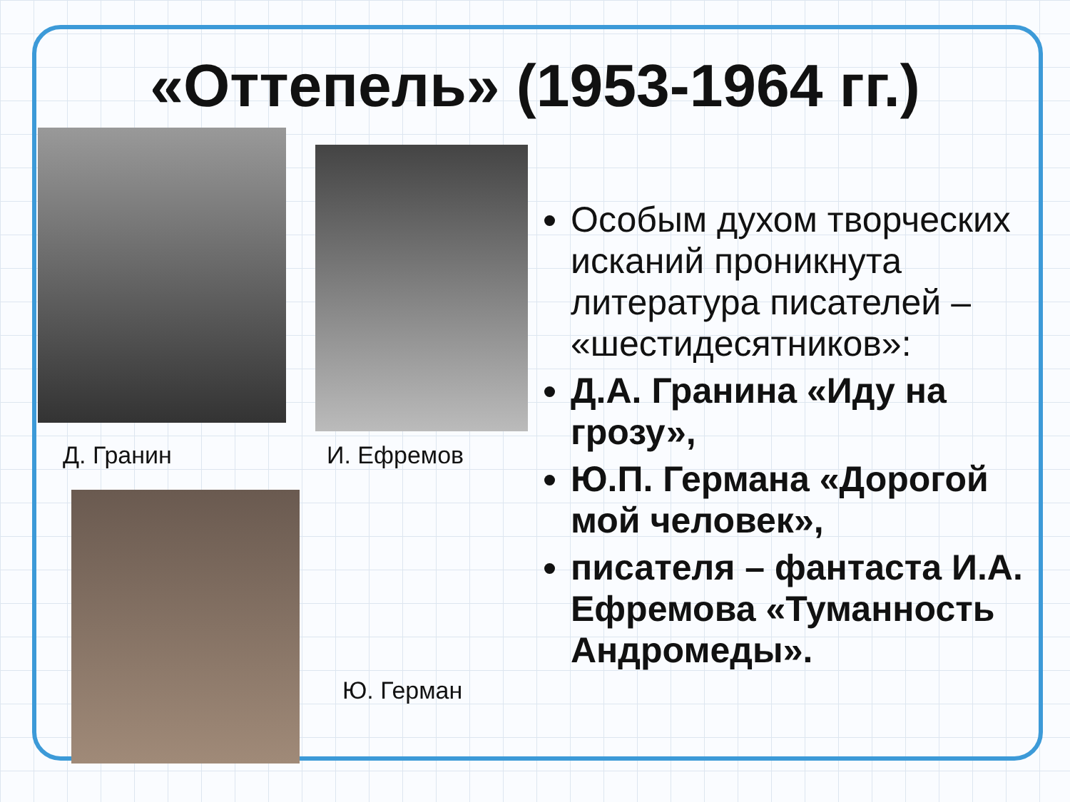«Оттепель» (1953-1964 гг.)
Д. Гранин И. Ефремов
Ю. Герман
Особым духом творческих исканий проникнута литература писателей – «шестидесятников»:
Д.А. Гранина «Иду на грозу»,
Ю.П. Германа «Дорогой мой человек»,
писателя – фантаста И.А. Ефремова «Туманность Андромеды».